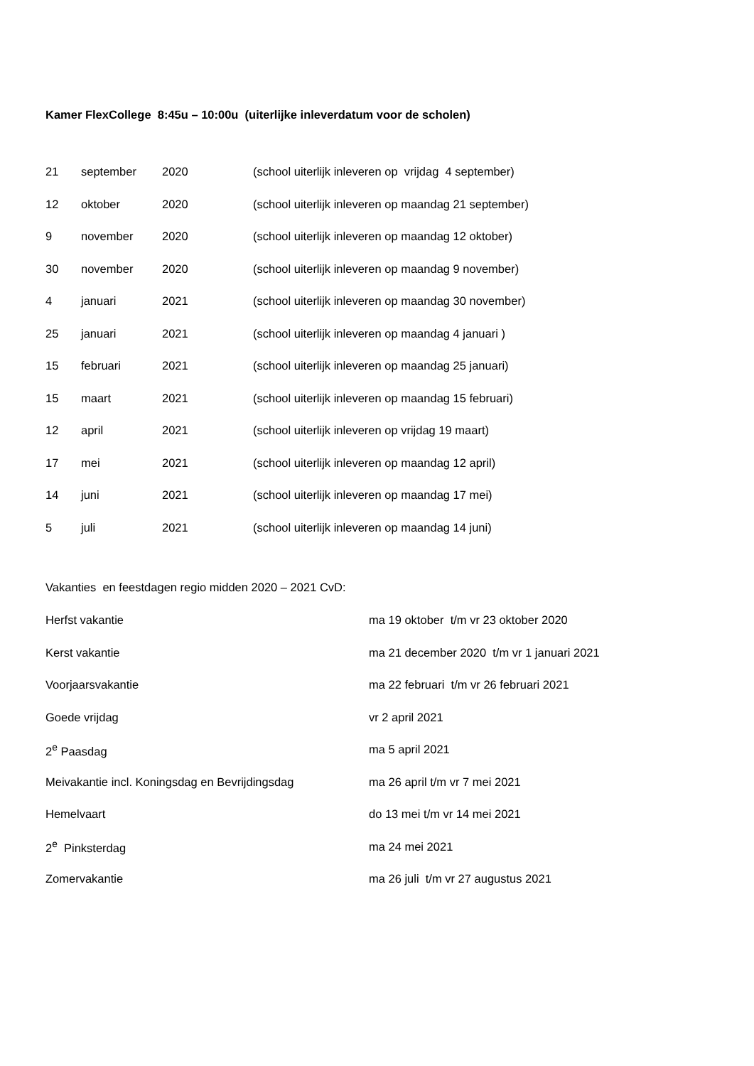Kamer FlexCollege 8:45u – 10:00u (uiterlijke inleverdatum voor de scholen)
| 21 | september | 2020 | (school uiterlijk inleveren op vrijdag 4 september) |
| 12 | oktober | 2020 | (school uiterlijk inleveren op maandag 21 september) |
| 9 | november | 2020 | (school uiterlijk inleveren op maandag 12 oktober) |
| 30 | november | 2020 | (school uiterlijk inleveren op maandag 9 november) |
| 4 | januari | 2021 | (school uiterlijk inleveren op maandag 30 november) |
| 25 | januari | 2021 | (school uiterlijk inleveren op maandag 4 januari ) |
| 15 | februari | 2021 | (school uiterlijk inleveren op maandag 25 januari) |
| 15 | maart | 2021 | (school uiterlijk inleveren op maandag 15 februari) |
| 12 | april | 2021 | (school uiterlijk inleveren op vrijdag 19 maart) |
| 17 | mei | 2021 | (school uiterlijk inleveren op maandag 12 april) |
| 14 | juni | 2021 | (school uiterlijk inleveren op maandag 17 mei) |
| 5 | juli | 2021 | (school uiterlijk inleveren op maandag 14 juni) |
Vakanties en feestdagen regio midden 2020 – 2021 CvD:
| Herfst vakantie | ma 19 oktober t/m vr 23 oktober 2020 |
| Kerst vakantie | ma 21 december 2020 t/m vr 1 januari 2021 |
| Voorjaarsvakantie | ma 22 februari t/m vr 26 februari 2021 |
| Goede vrijdag | vr 2 april 2021 |
| 2<sup>e</sup> Paasdag | ma 5 april 2021 |
| Meivakantie incl. Koningsdag en Bevrijdingsdag | ma 26 april t/m vr 7 mei 2021 |
| Hemelvaart | do 13 mei t/m vr 14 mei 2021 |
| 2<sup>e</sup> Pinksterdag | ma 24 mei 2021 |
| Zomervakantie | ma 26 juli t/m vr 27 augustus 2021 |